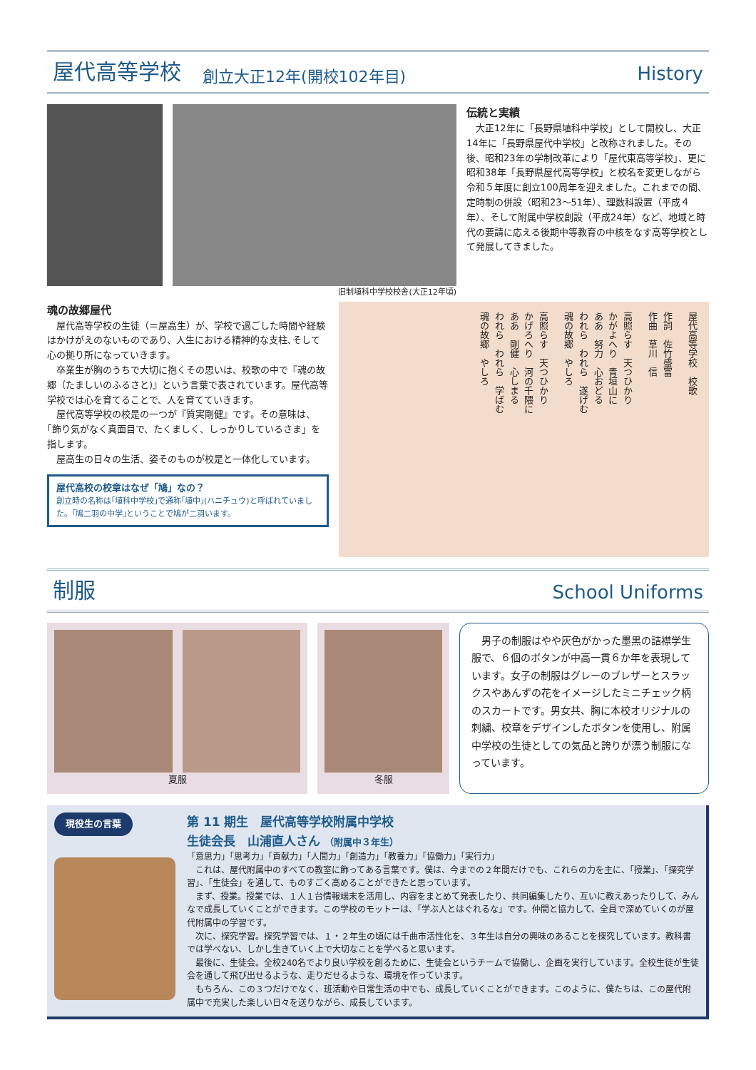屋代高等学校 創立大正12年(開校102年目) History
旧制埴科中学校校舎(大正12年頃)
伝統と実績
　大正12年に「長野県埴科中学校」として開校し、大正14年に「長野県屋代中学校」と改称されました。その後、昭和23年の学制改革により「屋代東高等学校」、更に昭和38年「長野県屋代高等学校」と校名を変更しながら令和５年度に創立100周年を迎えました。これまでの間、定時制の併設（昭和23～51年）、理数科設置（平成４年）、そして附属中学校創設（平成24年）など、地域と時代の要請に応える後期中等教育の中核をなす高等学校として発展してきました。
魂の故郷屋代
　屋代高等学校の生徒（＝屋高生）が、学校で過ごした時間や経験はかけがえのないものであり、人生における精神的な支柱､そして心の拠り所になっていきます。
　卒業生が胸のうちで大切に抱くその思いは、校歌の中で『魂の故郷（たましいのふるさと)』という言葉で表されています。屋代高等学校では心を育てることで、人を育てていきます。
　屋代高等学校の校是の一つが『質実剛健』です。その意味は、｢飾り気がなく真面目で、たくましく、しっかりしているさま」を指します。
　屋高生の日々の生活、姿そのものが校是と一体化しています。
屋代高校の校章はなぜ「鳩」なの？
創立時の名称は｢埴科中学校｣で通称｢埴中｣(ハニチュウ)と呼ばれていました。｢鳩二羽の中学｣ということで鳩が二羽います。
屋代高等学校　校歌
作詞　佐竹盛富
作曲　草川　信
高照らす　天つひかり
かがよへり　青垣山に
ああ　努力　心おどる
われら　われら　遂げむ
魂の故郷　やしろ
高照らす　天つひかり
かげろへり　河の千隈に
ああ　剛健　心しまる
われら　われら　学ばむ
魂の故郷　やしろ
制服 School Uniforms
夏服 冬服
　男子の制服はやや灰色がかった墨黒の詰襟学生服で、６個のボタンが中高一貫６か年を表現しています。女子の制服はグレーのブレザーとスラックスやあんずの花をイメージしたミニチェック柄のスカートです。男女共、胸に本校オリジナルの刺繍、校章をデザインしたボタンを使用し、附属中学校の生徒としての気品と誇りが漂う制服になっています。
現役生の言葉
第 11 期生　屋代高等学校附属中学校
生徒会長　山浦直人さん （附属中３年生）
「意思力」「思考力」「貢献力」「人間力」「創造力」「教養力」「協働力」「実行力」
　これは、屋代附属中のすべての教室に飾ってある言葉です。僕は、今までの２年間だけでも、これらの力を主に、「授業」、「探究学習」、「生徒会」を通して、ものすごく高めることができたと思っています。
　まず、授業。授業では、１人１台情報端末を活用し、内容をまとめて発表したり、共同編集したり、互いに教えあったりして、みんなで成長していくことができます。この学校のモットーは、「学ぶ人とはぐれるな」です。仲間と協力して、全員で深めていくのが屋代附属中の学習です。
　次に、探究学習。探究学習では、１・２年生の頃には千曲市活性化を、３年生は自分の興味のあることを探究しています。教科書では学べない、しかし生きていく上で大切なことを学べると思います。
　最後に、生徒会。全校240名でより良い学校を創るために、生徒会というチームで協働し、企画を実行しています。全校生徒が生徒会を通して飛び出せるような、走りだせるような、環境を作っています。
　もちろん、この３つだけでなく、班活動や日常生活の中でも、成長していくことができます。このように、僕たちは、この屋代附属中で充実した楽しい日々を送りながら、成長しています。